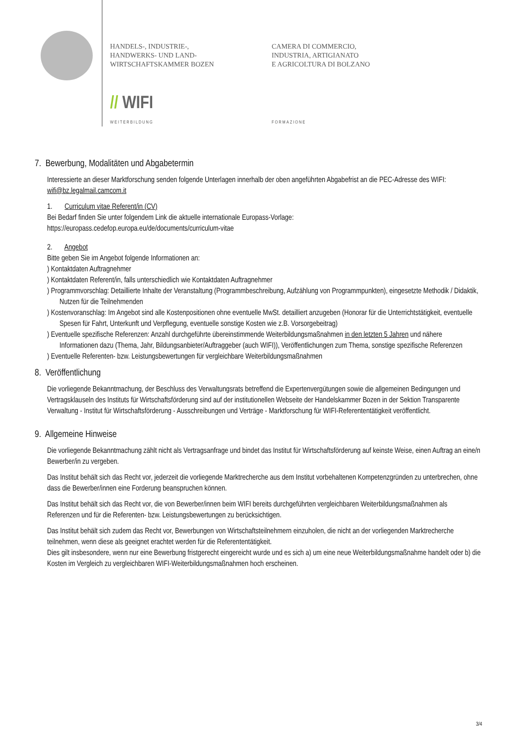HANDELS-, INDUSTRIE-,
HANDWERKS- UND LAND-
WIRTSCHAFTSKAMMER BOZEN
CAMERA DI COMMERCIO,
INDUSTRIA, ARTIGIANATO
E AGRICOLTURA DI BOLZANO
// WIFI
WEITERBILDUNG FORMAZIONE
7. Bewerbung, Modalitäten und Abgabetermin
Interessierte an dieser Marktforschung senden folgende Unterlagen innerhalb der oben angeführten Abgabefrist an die PEC-Adresse des WIFI: wifi@bz.legalmail.camcom.it
1. Curriculum vitae Referent/in (CV)
Bei Bedarf finden Sie unter folgendem Link die aktuelle internationale Europass-Vorlage:
https://europass.cedefop.europa.eu/de/documents/curriculum-vitae
2. Angebot
Bitte geben Sie im Angebot folgende Informationen an:
) Kontaktdaten Auftragnehmer
) Kontaktdaten Referent/in, falls unterschiedlich wie Kontaktdaten Auftragnehmer
) Programmvorschlag: Detaillierte Inhalte der Veranstaltung (Programmbeschreibung, Aufzählung von Programmpunkten), eingesetzte Methodik / Didaktik, Nutzen für die Teilnehmenden
) Kostenvoranschlag: Im Angebot sind alle Kostenpositionen ohne eventuelle MwSt. detailliert anzugeben (Honorar für die Unterrichtstätigkeit, eventuelle Spesen für Fahrt, Unterkunft und Verpflegung, eventuelle sonstige Kosten wie z.B. Vorsorgebeitrag)
) Eventuelle spezifische Referenzen: Anzahl durchgeführte übereinstimmende Weiterbildungsmaßnahmen in den letzten 5 Jahren und nähere Informationen dazu (Thema, Jahr, Bildungsanbieter/Auftraggeber (auch WIFI)), Veröffentlichungen zum Thema, sonstige spezifische Referenzen
) Eventuelle Referenten- bzw. Leistungsbewertungen für vergleichbare Weiterbildungsmaßnahmen
8. Veröffentlichung
Die vorliegende Bekanntmachung, der Beschluss des Verwaltungsrats betreffend die Expertenvergütungen sowie die allgemeinen Bedingungen und Vertragsklauseln des Instituts für Wirtschaftsförderung sind auf der institutionellen Webseite der Handelskammer Bozen in der Sektion Transparente Verwaltung - Institut für Wirtschaftsförderung - Ausschreibungen und Verträge - Marktforschung für WIFI-Referententätigkeit veröffentlicht.
9. Allgemeine Hinweise
Die vorliegende Bekanntmachung zählt nicht als Vertragsanfrage und bindet das Institut für Wirtschaftsförderung auf keinste Weise, einen Auftrag an eine/n Bewerber/in zu vergeben.
Das Institut behält sich das Recht vor, jederzeit die vorliegende Marktrecherche aus dem Institut vorbehaltenen Kompetenzgründen zu unterbrechen, ohne dass die Bewerber/innen eine Forderung beanspruchen können.
Das Institut behält sich das Recht vor, die von Bewerber/innen beim WIFI bereits durchgeführten vergleichbaren Weiterbildungsmaßnahmen als Referenzen und für die Referenten- bzw. Leistungsbewertungen zu berücksichtigen.
Das Institut behält sich zudem das Recht vor, Bewerbungen von Wirtschaftsteilnehmern einzuholen, die nicht an der vorliegenden Marktrecherche teilnehmen, wenn diese als geeignet erachtet werden für die Referententätigkeit.
Dies gilt insbesondere, wenn nur eine Bewerbung fristgerecht eingereicht wurde und es sich a) um eine neue Weiterbildungsmaßnahme handelt oder b) die Kosten im Vergleich zu vergleichbaren WIFI-Weiterbildungsmaßnahmen hoch erscheinen.
3/4